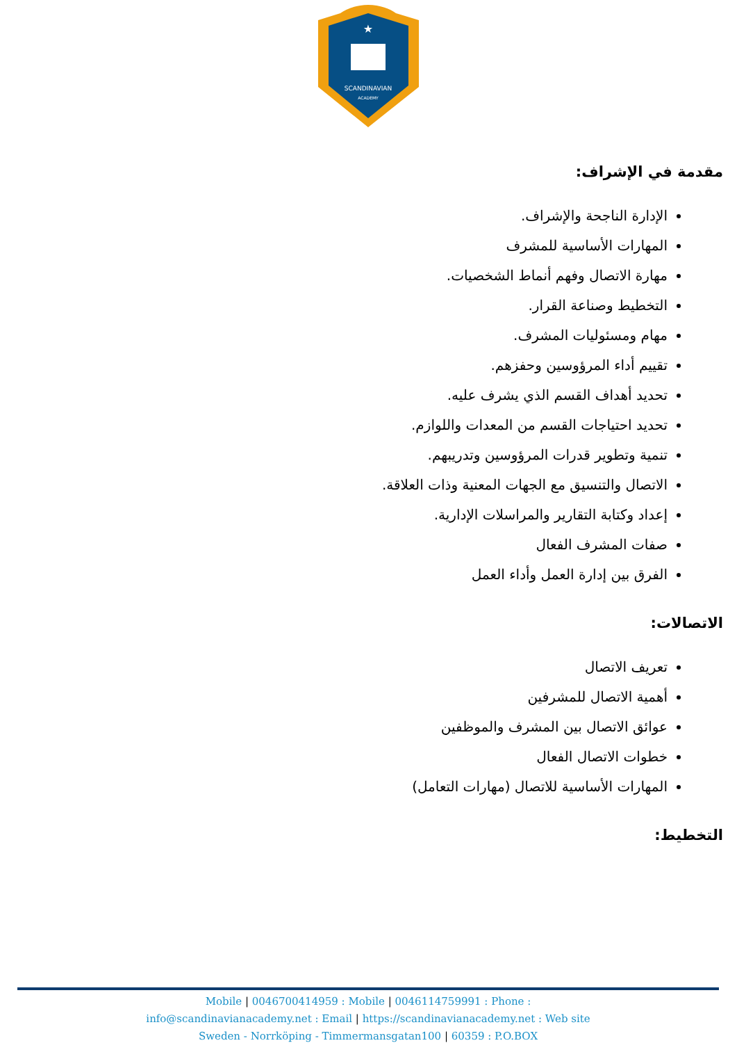SCANDINAVIAN
ACADEMY
★
مقدمة في الإشراف:
الإدارة الناجحة والإشراف.
المهارات الأساسية للمشرف
مهارة الاتصال وفهم أنماط الشخصيات.
التخطيط وصناعة القرار.
مهام ومسئوليات المشرف.
تقييم أداء المرؤوسين وحفزهم.
تحديد أهداف القسم الذي يشرف عليه.
تحديد احتياجات القسم من المعدات واللوازم.
تنمية وتطوير قدرات المرؤوسين وتدريبهم.
الاتصال والتنسيق مع الجهات المعنية وذات العلاقة.
إعداد وكتابة التقارير والمراسلات الإدارية.
صفات المشرف الفعال
الفرق بين إدارة العمل وأداء العمل
الاتصالات:
تعريف الاتصال
أهمية الاتصال للمشرفين
عوائق الاتصال بين المشرف والموظفين
خطوات الاتصال الفعال
المهارات الأساسية للاتصال (مهارات التعامل)
التخطيط:
Mobile | 0046700414959 : Mobile | 0046114759991 : Phone :
info@scandinavianacademy.net : Email | https://scandinavianacademy.net : Web site
Sweden - Norrköping - Timmermansgatan100 | 60359 : P.O.BOX